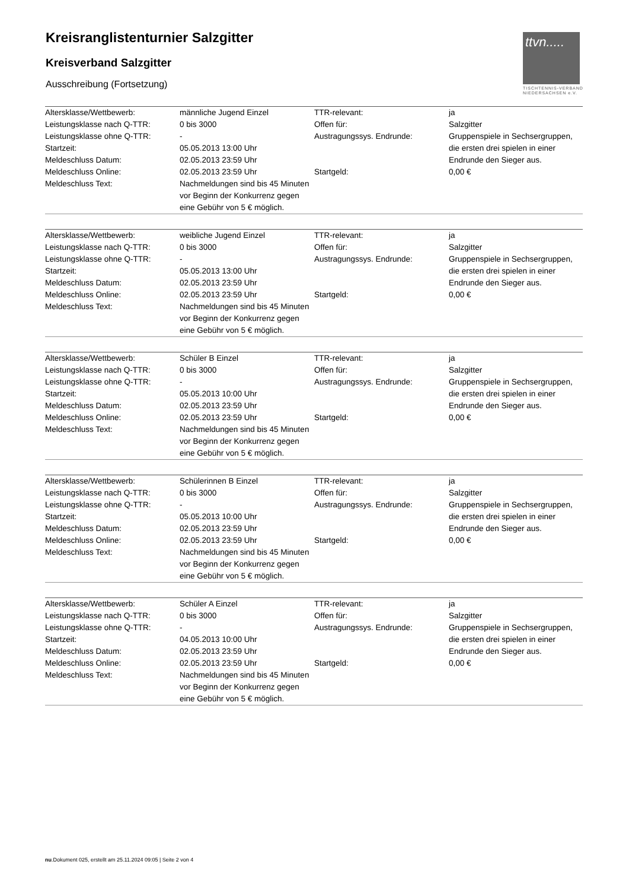Kreisranglistenturnier Salzgitter
Kreisverband Salzgitter
Ausschreibung (Fortsetzung)
ttvn.....
TISCHTENNIS-VERBAND
NIEDERSACHSEN e.V.
| Altersklasse/Wettbewerb: | männliche Jugend Einzel | TTR-relevant: | ja |
| Leistungsklasse nach Q-TTR: | 0 bis 3000 | Offen für: | Salzgitter |
| Leistungsklasse ohne Q-TTR: | - | Austragungssys. Endrunde: | Gruppenspiele in Sechsergruppen, die ersten drei spielen in einer Endrunde den Sieger aus. |
| Startzeit: | 05.05.2013 13:00 Uhr | | |
| Meldeschluss Datum: | 02.05.2013 23:59 Uhr | | |
| Meldeschluss Online: | 02.05.2013 23:59 Uhr | Startgeld: | 0,00 € |
| Meldeschluss Text: | Nachmeldungen sind bis 45 Minuten vor Beginn der Konkurrenz gegen eine Gebühr von 5 € möglich. | | |
| Altersklasse/Wettbewerb: | weibliche Jugend Einzel | TTR-relevant: | ja |
| Leistungsklasse nach Q-TTR: | 0 bis 3000 | Offen für: | Salzgitter |
| Leistungsklasse ohne Q-TTR: | - | Austragungssys. Endrunde: | Gruppenspiele in Sechsergruppen, die ersten drei spielen in einer Endrunde den Sieger aus. |
| Startzeit: | 05.05.2013 13:00 Uhr | | |
| Meldeschluss Datum: | 02.05.2013 23:59 Uhr | | |
| Meldeschluss Online: | 02.05.2013 23:59 Uhr | Startgeld: | 0,00 € |
| Meldeschluss Text: | Nachmeldungen sind bis 45 Minuten vor Beginn der Konkurrenz gegen eine Gebühr von 5 € möglich. | | |
| Altersklasse/Wettbewerb: | Schüler B Einzel | TTR-relevant: | ja |
| Leistungsklasse nach Q-TTR: | 0 bis 3000 | Offen für: | Salzgitter |
| Leistungsklasse ohne Q-TTR: | - | Austragungssys. Endrunde: | Gruppenspiele in Sechsergruppen, die ersten drei spielen in einer Endrunde den Sieger aus. |
| Startzeit: | 05.05.2013 10:00 Uhr | | |
| Meldeschluss Datum: | 02.05.2013 23:59 Uhr | | |
| Meldeschluss Online: | 02.05.2013 23:59 Uhr | Startgeld: | 0,00 € |
| Meldeschluss Text: | Nachmeldungen sind bis 45 Minuten vor Beginn der Konkurrenz gegen eine Gebühr von 5 € möglich. | | |
| Altersklasse/Wettbewerb: | Schülerinnen B Einzel | TTR-relevant: | ja |
| Leistungsklasse nach Q-TTR: | 0 bis 3000 | Offen für: | Salzgitter |
| Leistungsklasse ohne Q-TTR: | - | Austragungssys. Endrunde: | Gruppenspiele in Sechsergruppen, die ersten drei spielen in einer Endrunde den Sieger aus. |
| Startzeit: | 05.05.2013 10:00 Uhr | | |
| Meldeschluss Datum: | 02.05.2013 23:59 Uhr | | |
| Meldeschluss Online: | 02.05.2013 23:59 Uhr | Startgeld: | 0,00 € |
| Meldeschluss Text: | Nachmeldungen sind bis 45 Minuten vor Beginn der Konkurrenz gegen eine Gebühr von 5 € möglich. | | |
| Altersklasse/Wettbewerb: | Schüler A Einzel | TTR-relevant: | ja |
| Leistungsklasse nach Q-TTR: | 0 bis 3000 | Offen für: | Salzgitter |
| Leistungsklasse ohne Q-TTR: | - | Austragungssys. Endrunde: | Gruppenspiele in Sechsergruppen, die ersten drei spielen in einer Endrunde den Sieger aus. |
| Startzeit: | 04.05.2013 10:00 Uhr | | |
| Meldeschluss Datum: | 02.05.2013 23:59 Uhr | | |
| Meldeschluss Online: | 02.05.2013 23:59 Uhr | Startgeld: | 0,00 € |
| Meldeschluss Text: | Nachmeldungen sind bis 45 Minuten vor Beginn der Konkurrenz gegen eine Gebühr von 5 € möglich. | | |
nu.Dokument 025, erstellt am 25.11.2024 09:05 | Seite 2 von 4